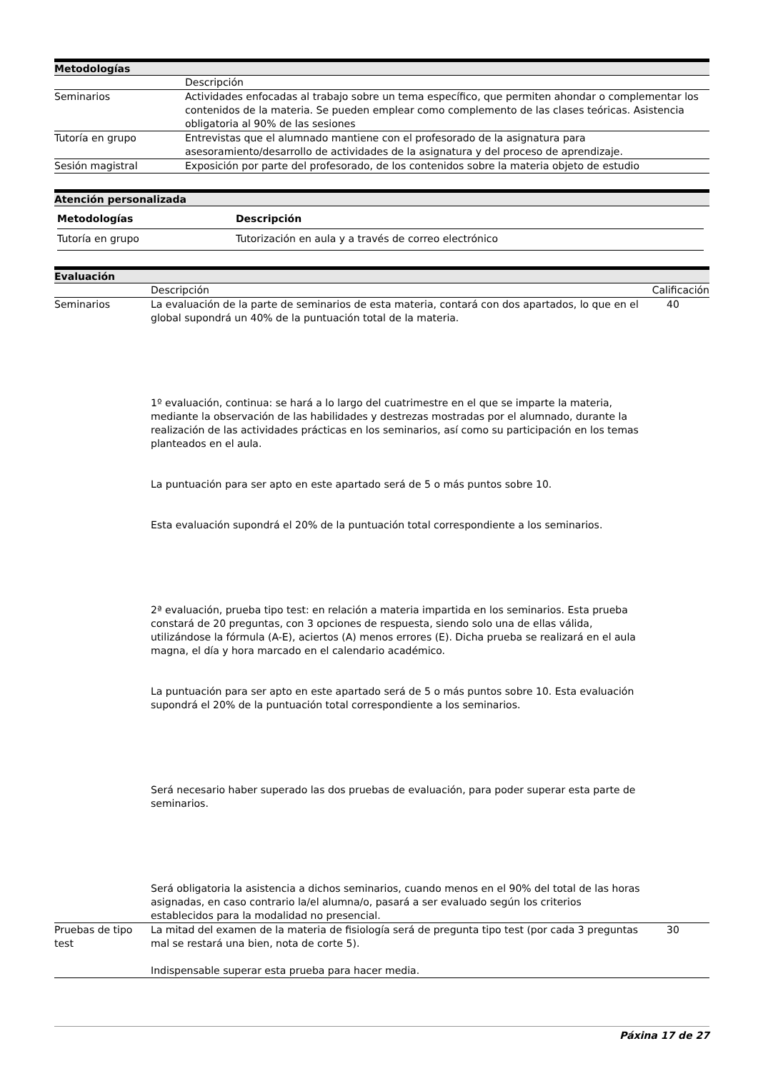Metodologías
| | Descripción |
| Seminarios | Actividades enfocadas al trabajo sobre un tema específico, que permiten ahondar o complementar los contenidos de la materia. Se pueden emplear como complemento de las clases teóricas. Asistencia obligatoria al 90% de las sesiones |
| Tutoría en grupo | Entrevistas que el alumnado mantiene con el profesorado de la asignatura para asesoramiento/desarrollo de actividades de la asignatura y del proceso de aprendizaje. |
| Sesión magistral | Exposición por parte del profesorado, de los contenidos sobre la materia objeto de estudio |
Atención personalizada
| Metodologías | Descripción |
| --- | --- |
| Tutoría en grupo | Tutorización en aula y a través de correo electrónico |
Evaluación
| | Descripción | Calificación |
| Seminarios | La evaluación de la parte de seminarios de esta materia, contará con dos apartados, lo que en el global supondrá un 40% de la puntuación total de la materia. 1º evaluación, continua: se hará a lo largo del cuatrimestre en el que se imparte la materia, mediante la observación de las habilidades y destrezas mostradas por el alumnado, durante la realización de las actividades prácticas en los seminarios, así como su participación en los temas planteados en el aula. La puntuación para ser apto en este apartado será de 5 o más puntos sobre 10. Esta evaluación supondrá el 20% de la puntuación total correspondiente a los seminarios. 2ª evaluación, prueba tipo test: en relación a materia impartida en los seminarios. Esta prueba constará de 20 preguntas, con 3 opciones de respuesta, siendo solo una de ellas válida, utilizándose la fórmula (A-E), aciertos (A) menos errores (E). Dicha prueba se realizará en el aula magna, el día y hora marcado en el calendario académico. La puntuación para ser apto en este apartado será de 5 o más puntos sobre 10. Esta evaluación supondrá el 20% de la puntuación total correspondiente a los seminarios. Será necesario haber superado las dos pruebas de evaluación, para poder superar esta parte de seminarios. Será obligatoria la asistencia a dichos seminarios, cuando menos en el 90% del total de las horas asignadas, en caso contrario la/el alumna/o, pasará a ser evaluado según los criterios establecidos para la modalidad no presencial. | 40 |
| Pruebas de tipo test | La mitad del examen de la materia de fisiología será de pregunta tipo test (por cada 3 preguntas mal se restará una bien, nota de corte 5). Indispensable superar esta prueba para hacer media. | 30 |
Páxina 17 de 27